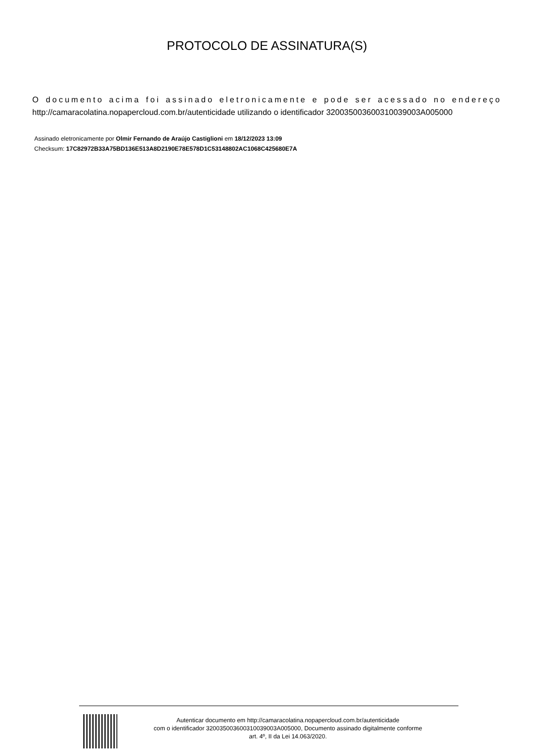PROTOCOLO DE ASSINATURA(S)
O documento acima foi assinado eletronicamente e pode ser acessado no endereço http://camaracolatina.nopapercloud.com.br/autenticidade utilizando o identificador 320035003600310039003A005000
Assinado eletronicamente por Olmir Fernando de Araújo Castiglioni em 18/12/2023 13:09
Checksum: 17C82972B33A75BD136E513A8D2190E78E578D1C53148802AC1068C425680E7A
Autenticar documento em http://camaracolatina.nopapercloud.com.br/autenticidade
com o identificador 320035003600310039003A005000, Documento assinado digitalmente conforme
art. 4º, II da Lei 14.063/2020.